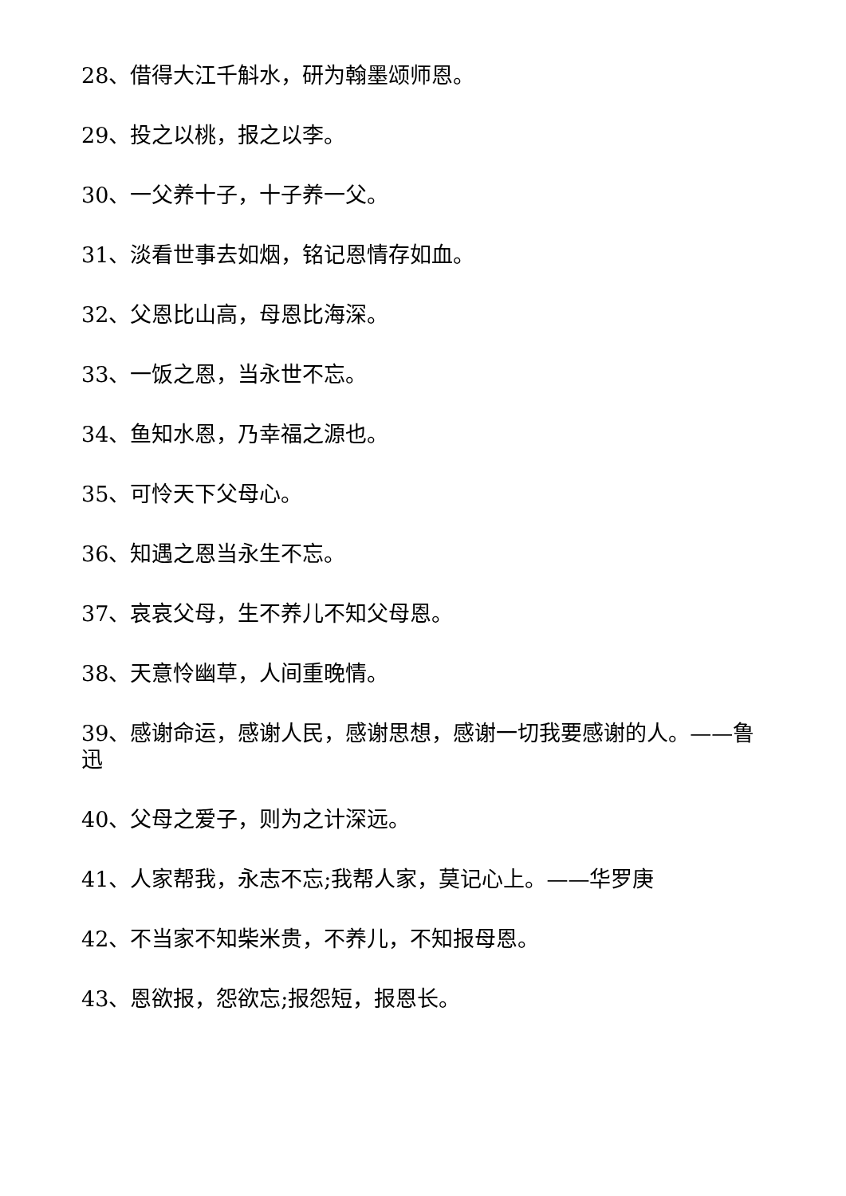28、借得大江千斛水，研为翰墨颂师恩。
29、投之以桃，报之以李。
30、一父养十子，十子养一父。
31、淡看世事去如烟，铭记恩情存如血。
32、父恩比山高，母恩比海深。
33、一饭之恩，当永世不忘。
34、鱼知水恩，乃幸福之源也。
35、可怜天下父母心。
36、知遇之恩当永生不忘。
37、哀哀父母，生不养儿不知父母恩。
38、天意怜幽草，人间重晚情。
39、感谢命运，感谢人民，感谢思想，感谢一切我要感谢的人。——鲁迅
40、父母之爱子，则为之计深远。
41、人家帮我，永志不忘;我帮人家，莫记心上。——华罗庚
42、不当家不知柴米贵，不养儿，不知报母恩。
43、恩欲报，怨欲忘;报怨短，报恩长。